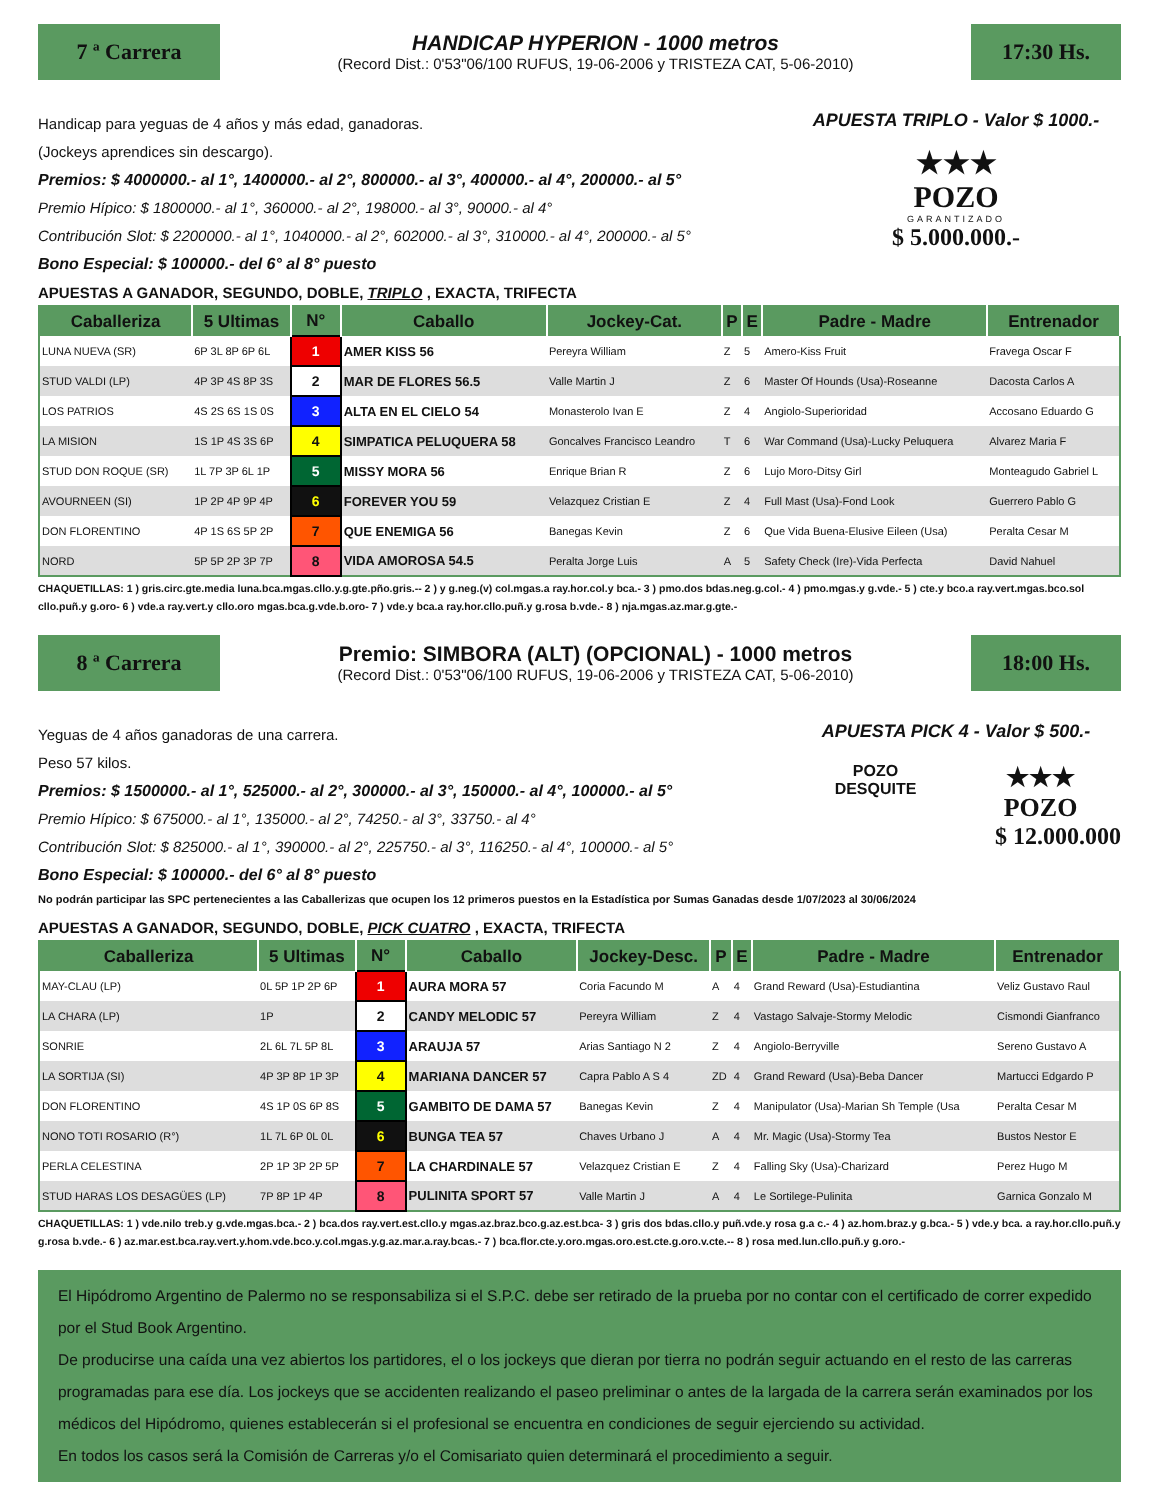7 ª Carrera
HANDICAP HYPERION - 1000 metros
(Record Dist.: 0'53"06/100 RUFUS, 19-06-2006 y TRISTEZA CAT, 5-06-2010)
17:30 Hs.
Handicap para yeguas de 4 años y más edad, ganadoras.
(Jockeys aprendices sin descargo).
Premios: $ 4000000.- al 1°, 1400000.- al 2°, 800000.- al 3°, 400000.- al 4°, 200000.- al 5°
Premio Hípico: $ 1800000.- al 1°, 360000.- al 2°, 198000.- al 3°, 90000.- al 4°
Contribución Slot: $ 2200000.- al 1°, 1040000.- al 2°, 602000.- al 3°, 310000.- al 4°, 200000.- al 5°
Bono Especial: $ 100000.- del 6° al 8° puesto
APUESTA TRIPLO - Valor $ 1000.-
★★★
POZO
GARANTIZADO
$ 5.000.000.-
APUESTAS A GANADOR, SEGUNDO, DOBLE, TRIPLO , EXACTA, TRIFECTA
| Caballeriza | 5 Ultimas | N° | Caballo | Jockey-Cat. | P | E | Padre - Madre | Entrenador |
| --- | --- | --- | --- | --- | --- | --- | --- | --- |
| LUNA NUEVA (SR) | 6P 3L 8P 6P 6L | 1 | AMER KISS 56 | Pereyra William | Z | 5 | Amero-Kiss Fruit | Fravega Oscar F |
| STUD VALDI (LP) | 4P 3P 4S 8P 3S | 2 | MAR DE FLORES 56.5 | Valle Martin J | Z | 6 | Master Of Hounds (Usa)-Roseanne | Dacosta Carlos A |
| LOS PATRIOS | 4S 2S 6S 1S 0S | 3 | ALTA EN EL CIELO 54 | Monasterolo Ivan E | Z | 4 | Angiolo-Superioridad | Accosano Eduardo G |
| LA MISION | 1S 1P 4S 3S 6P | 4 | SIMPATICA PELUQUERA 58 | Goncalves Francisco Leandro | T | 6 | War Command (Usa)-Lucky Peluquera | Alvarez Maria F |
| STUD DON ROQUE (SR) | 1L 7P 3P 6L 1P | 5 | MISSY MORA 56 | Enrique Brian R | Z | 6 | Lujo Moro-Ditsy Girl | Monteagudo Gabriel L |
| AVOURNEEN (SI) | 1P 2P 4P 9P 4P | 6 | FOREVER YOU 59 | Velazquez Cristian E | Z | 4 | Full Mast (Usa)-Fond Look | Guerrero Pablo G |
| DON FLORENTINO | 4P 1S 6S 5P 2P | 7 | QUE ENEMIGA 56 | Banegas Kevin | Z | 6 | Que Vida Buena-Elusive Eileen (Usa) | Peralta Cesar M |
| NORD | 5P 5P 2P 3P 7P | 8 | VIDA AMOROSA 54.5 | Peralta Jorge Luis | A | 5 | Safety Check (Ire)-Vida Perfecta | David Nahuel |
CHAQUETILLAS: 1 ) gris.circ.gte.media luna.bca.mgas.cllo.y.g.gte.pño.gris.-- 2 ) y g.neg.(v) col.mgas.a ray.hor.col.y bca.- 3 ) pmo.dos bdas.neg.g.col.- 4 ) pmo.mgas.y g.vde.- 5 ) cte.y bco.a ray.vert.mgas.bco.sol cllo.puñ.y g.oro- 6 ) vde.a ray.vert.y cllo.oro mgas.bca.g.vde.b.oro- 7 ) vde.y bca.a ray.hor.cllo.puñ.y g.rosa b.vde.- 8 ) nja.mgas.az.mar.g.gte.-
8 ª Carrera
Premio: SIMBORA (ALT) (OPCIONAL) - 1000 metros
(Record Dist.: 0'53"06/100 RUFUS, 19-06-2006 y TRISTEZA CAT, 5-06-2010)
18:00 Hs.
Yeguas de 4 años ganadoras de una carrera.
Peso 57 kilos.
Premios: $ 1500000.- al 1°, 525000.- al 2°, 300000.- al 3°, 150000.- al 4°, 100000.- al 5°
Premio Hípico: $ 675000.- al 1°, 135000.- al 2°, 74250.- al 3°, 33750.- al 4°
Contribución Slot: $ 825000.- al 1°, 390000.- al 2°, 225750.- al 3°, 116250.- al 4°, 100000.- al 5°
Bono Especial: $ 100000.- del 6° al 8° puesto
APUESTA PICK 4 - Valor $ 500.-
POZO
DESQUITE
★★★
POZO
$ 12.000.000
No podrán participar las SPC pertenecientes a las Caballerizas que ocupen los 12 primeros puestos en la Estadística por Sumas Ganadas desde 1/07/2023 al 30/06/2024
APUESTAS A GANADOR, SEGUNDO, DOBLE, PICK CUATRO , EXACTA, TRIFECTA
| Caballeriza | 5 Ultimas | N° | Caballo | Jockey-Desc. | P | E | Padre - Madre | Entrenador |
| --- | --- | --- | --- | --- | --- | --- | --- | --- |
| MAY-CLAU (LP) | 0L 5P 1P 2P 6P | 1 | AURA MORA 57 | Coria Facundo M | A | 4 | Grand Reward (Usa)-Estudiantina | Veliz Gustavo Raul |
| LA CHARA (LP) | 1P | 2 | CANDY MELODIC 57 | Pereyra William | Z | 4 | Vastago Salvaje-Stormy Melodic | Cismondi Gianfranco |
| SONRIE | 2L 6L 7L 5P 8L | 3 | ARAUJA 57 | Arias Santiago N 2 | Z | 4 | Angiolo-Berryville | Sereno Gustavo A |
| LA SORTIJA (SI) | 4P 3P 8P 1P 3P | 4 | MARIANA DANCER 57 | Capra Pablo A S 4 | ZD | 4 | Grand Reward (Usa)-Beba Dancer | Martucci Edgardo P |
| DON FLORENTINO | 4S 1P 0S 6P 8S | 5 | GAMBITO DE DAMA 57 | Banegas Kevin | Z | 4 | Manipulator (Usa)-Marian Sh Temple (Usa | Peralta Cesar M |
| NONO TOTI ROSARIO (R°) | 1L 7L 6P 0L 0L | 6 | BUNGA TEA 57 | Chaves Urbano J | A | 4 | Mr. Magic (Usa)-Stormy Tea | Bustos Nestor E |
| PERLA CELESTINA | 2P 1P 3P 2P 5P | 7 | LA CHARDINALE 57 | Velazquez Cristian E | Z | 4 | Falling Sky (Usa)-Charizard | Perez Hugo M |
| STUD HARAS LOS DESAGÜES (LP) | 7P 8P 1P 4P | 8 | PULINITA SPORT 57 | Valle Martin J | A | 4 | Le Sortilege-Pulinita | Garnica Gonzalo M |
CHAQUETILLAS: 1 ) vde.nilo treb.y g.vde.mgas.bca.- 2 ) bca.dos ray.vert.est.cllo.y mgas.az.braz.bco.g.az.est.bca- 3 ) gris dos bdas.cllo.y puñ.vde.y rosa g.a c.- 4 ) az.hom.braz.y g.bca.- 5 ) vde.y bca. a ray.hor.cllo.puñ.y g.rosa b.vde.- 6 ) az.mar.est.bca.ray.vert.y.hom.vde.bco.y.col.mgas.y.g.az.mar.a.ray.bcas.- 7 ) bca.flor.cte.y.oro.mgas.oro.est.cte.g.oro.v.cte.-- 8 ) rosa med.lun.cllo.puñ.y g.oro.-
El Hipódromo Argentino de Palermo no se responsabiliza si el S.P.C. debe ser retirado de la prueba por no contar con el certificado de correr expedido por el Stud Book Argentino.
De producirse una caída una vez abiertos los partidores, el o los jockeys que dieran por tierra no podrán seguir actuando en el resto de las carreras programadas para ese día. Los jockeys que se accidenten realizando el paseo preliminar o antes de la largada de la carrera serán examinados por los médicos del Hipódromo, quienes establecerán si el profesional se encuentra en condiciones de seguir ejerciendo su actividad.
En todos los casos será la Comisión de Carreras y/o el Comisariato quien determinará el procedimiento a seguir.